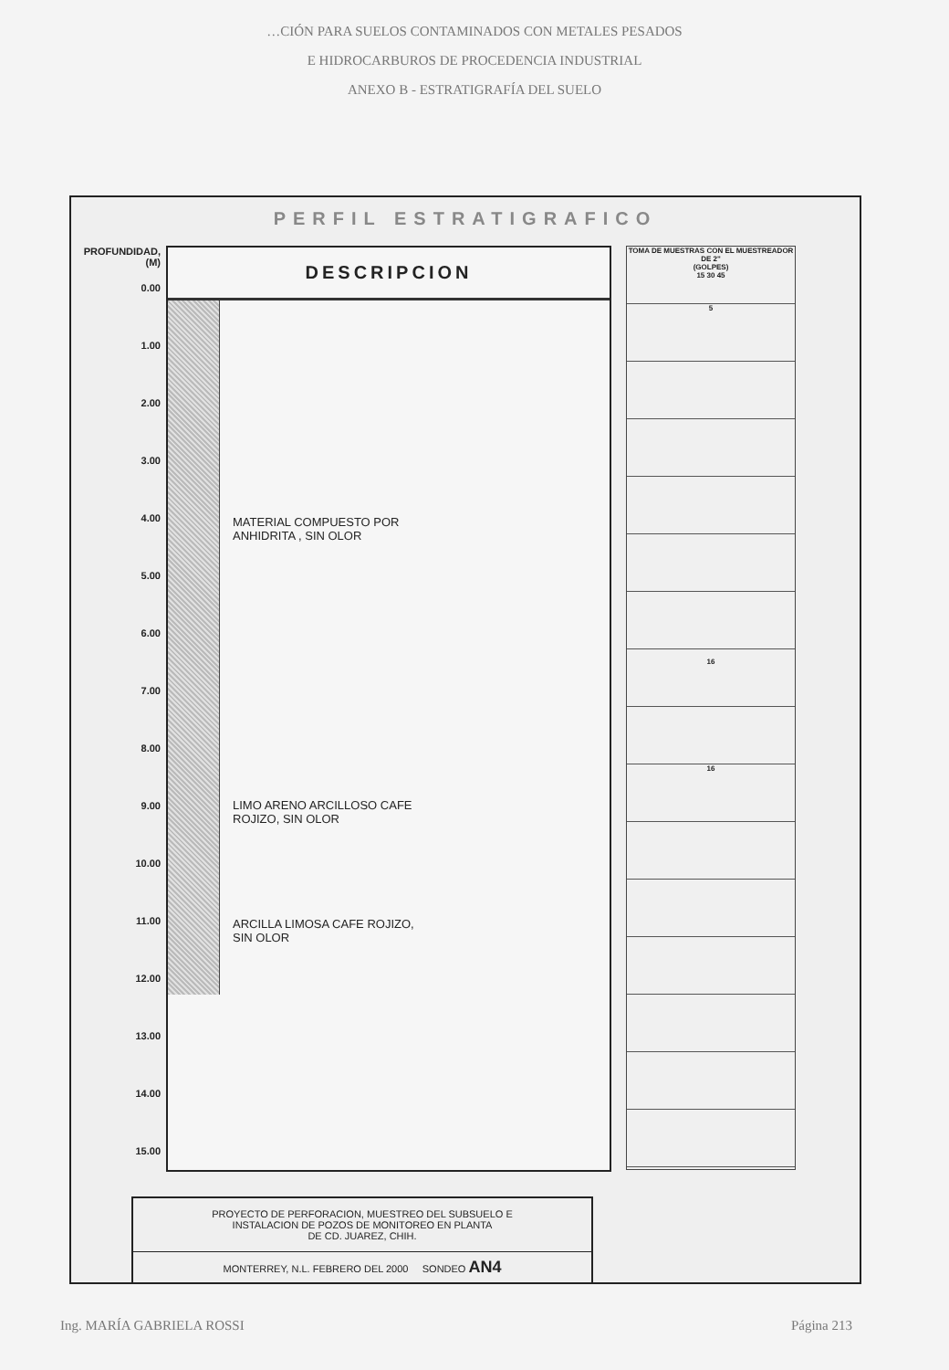…CIÓN PARA SUELOS CONTAMINADOS CON METALES PESADOS
E HIDROCARBUROS DE PROCEDENCIA INDUSTRIAL
ANEXO B - ESTRATIGRAFÍA DEL SUELO
PERFIL ESTRATIGRAFICO
PROFUNDIDAD, (M)
0.00
1.00
2.00
3.00
4.00
5.00
6.00
7.00
8.00
9.00
10.00
11.00
12.00
13.00
14.00
15.00
DESCRIPCION
MATERIAL COMPUESTO POR
ANHIDRITA , SIN OLOR
LIMO ARENO ARCILLOSO CAFE
ROJIZO, SIN OLOR
ARCILLA LIMOSA CAFE ROJIZO,
SIN OLOR
TOMA DE MUESTRAS CON EL MUESTREADOR DE 2"
(GOLPES)
15 30 45
5
16
16
PROYECTO DE PERFORACION, MUESTREO DEL SUBSUELO E
INSTALACION DE POZOS DE MONITOREO EN PLANTA
DE CD. JUAREZ, CHIH.
MONTERREY, N.L. FEBRERO DEL 2000 SONDEO AN4
Ing. MARÍA GABRIELA ROSSI Página 213